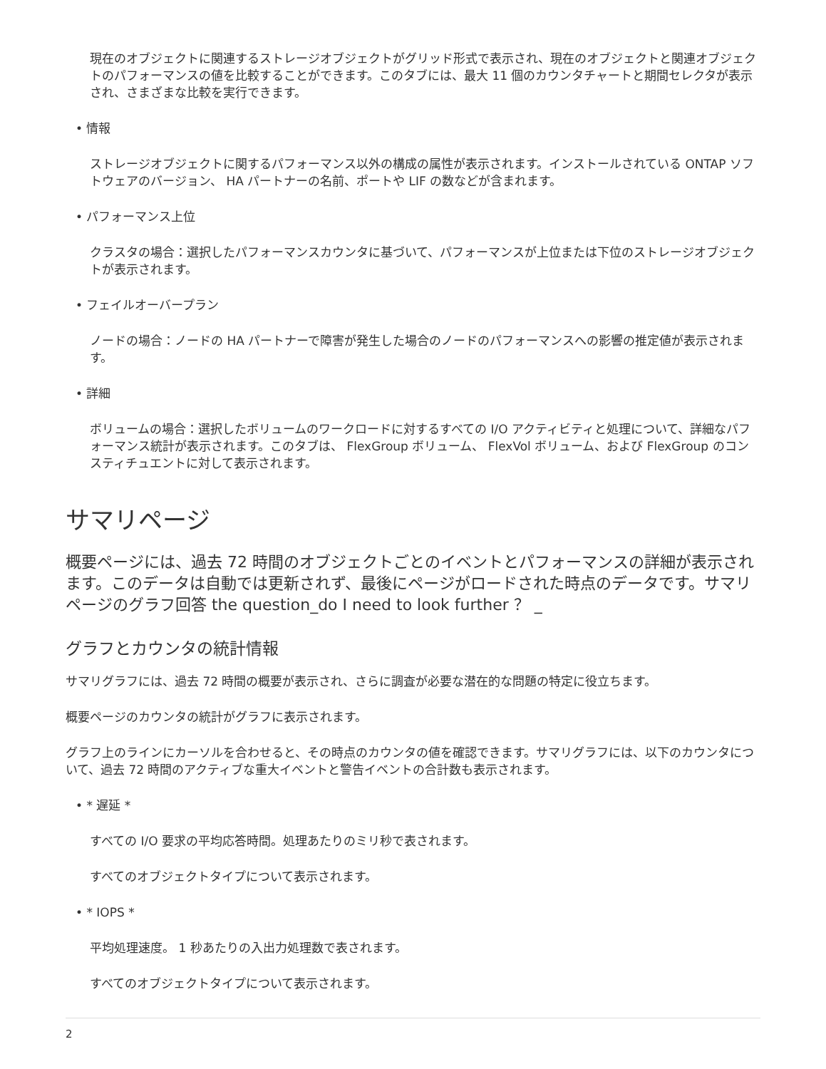現在のオブジェクトに関連するストレージオブジェクトがグリッド形式で表示され、現在のオブジェクトと関連オブジェクトのパフォーマンスの値を比較することができます。このタブには、最大 11 個のカウンタチャートと期間セレクタが表示され、さまざまな比較を実行できます。
• 情報
ストレージオブジェクトに関するパフォーマンス以外の構成の属性が表示されます。インストールされている ONTAP ソフトウェアのバージョン、 HA パートナーの名前、ポートや LIF の数などが含まれます。
• パフォーマンス上位
クラスタの場合：選択したパフォーマンスカウンタに基づいて、パフォーマンスが上位または下位のストレージオブジェクトが表示されます。
• フェイルオーバープラン
ノードの場合：ノードの HA パートナーで障害が発生した場合のノードのパフォーマンスへの影響の推定値が表示されます。
• 詳細
ボリュームの場合：選択したボリュームのワークロードに対するすべての I/O アクティビティと処理について、詳細なパフォーマンス統計が表示されます。このタブは、 FlexGroup ボリューム、 FlexVol ボリューム、および FlexGroup のコンスティチュエントに対して表示されます。
サマリページ
概要ページには、過去 72 時間のオブジェクトごとのイベントとパフォーマンスの詳細が表示されます。このデータは自動では更新されず、最後にページがロードされた時点のデータです。サマリページのグラフ回答 the question_do I need to look further ？ _
グラフとカウンタの統計情報
サマリグラフには、過去 72 時間の概要が表示され、さらに調査が必要な潜在的な問題の特定に役立ちます。
概要ページのカウンタの統計がグラフに表示されます。
グラフ上のラインにカーソルを合わせると、その時点のカウンタの値を確認できます。サマリグラフには、以下のカウンタについて、過去 72 時間のアクティブな重大イベントと警告イベントの合計数も表示されます。
• * 遅延 *
すべての I/O 要求の平均応答時間。処理あたりのミリ秒で表されます。
すべてのオブジェクトタイプについて表示されます。
• * IOPS *
平均処理速度。 1 秒あたりの入出力処理数で表されます。
すべてのオブジェクトタイプについて表示されます。
2